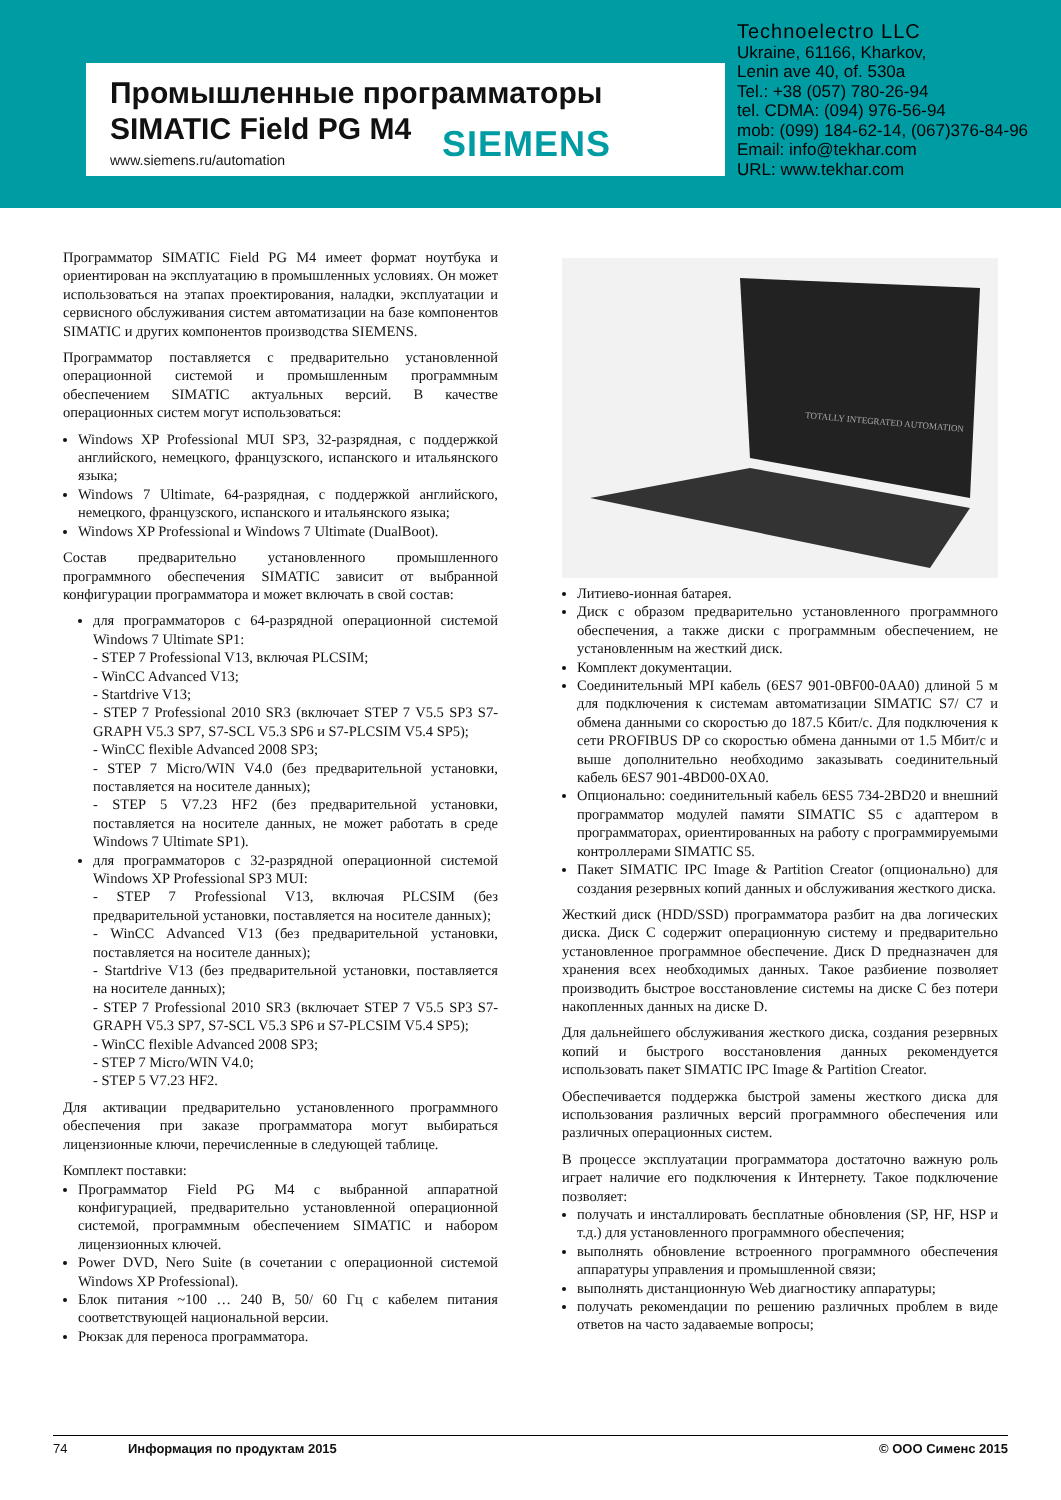Промышленные программаторы
SIMATIC Field PG M4
www.siemens.ru/automation
SIEMENS
Technoelectro LLC
Ukraine, 61166, Kharkov,
Lenin ave 40, of. 530a
Tel.: +38 (057) 780-26-94
tel. CDMA: (094) 976-56-94
mob: (099) 184-62-14, (067)376-84-96
Email: info@tekhar.com
URL: www.tekhar.com
Программатор SIMATIC Field PG M4 имеет формат ноутбука и ориентирован на эксплуатацию в промышленных условиях. Он может использоваться на этапах проектирования, наладки, эксплуатации и сервисного обслуживания систем автоматизации на базе компонентов SIMATIC и других компонентов производства SIEMENS.
Программатор поставляется с предварительно установленной операционной системой и промышленным программным обеспечением SIMATIC актуальных версий. В качестве операционных систем могут использоваться:
Windows XP Professional MUI SP3, 32-разрядная, с поддержкой английского, немецкого, французского, испанского и итальянского языка;
Windows 7 Ultimate, 64-разрядная, с поддержкой английского, немецкого, французского, испанского и итальянского языка;
Windows XP Professional и Windows 7 Ultimate (DualBoot).
Состав предварительно установленного промышленного программного обеспечения SIMATIC зависит от выбранной конфигурации программатора и может включать в свой состав:
для программаторов с 64-разрядной операционной системой Windows 7 Ultimate SP1:
- STEP 7 Professional V13, включая PLCSIM;
- WinCC Advanced V13;
- Startdrive V13;
- STEP 7 Professional 2010 SR3 (включает STEP 7 V5.5 SP3 S7-GRAPH V5.3 SP7, S7-SCL V5.3 SP6 и S7-PLCSIM V5.4 SP5);
- WinCC flexible Advanced 2008 SP3;
- STEP 7 Micro/WIN V4.0 (без предварительной установки, поставляется на носителе данных);
- STEP 5 V7.23 HF2 (без предварительной установки, поставляется на носителе данных, не может работать в среде Windows 7 Ultimate SP1).
для программаторов с 32-разрядной операционной системой Windows XP Professional SP3 MUI:
- STEP 7 Professional V13, включая PLCSIM (без предварительной установки, поставляется на носителе данных);
- WinCC Advanced V13 (без предварительной установки, поставляется на носителе данных);
- Startdrive V13 (без предварительной установки, поставляется на носителе данных);
- STEP 7 Professional 2010 SR3 (включает STEP 7 V5.5 SP3 S7-GRAPH V5.3 SP7, S7-SCL V5.3 SP6 и S7-PLCSIM V5.4 SP5);
- WinCC flexible Advanced 2008 SP3;
- STEP 7 Micro/WIN V4.0;
- STEP 5 V7.23 HF2.
Для активации предварительно установленного программного обеспечения при заказе программатора могут выбираться лицензионные ключи, перечисленные в следующей таблице.
Комплект поставки:
Программатор Field PG M4 с выбранной аппаратной конфигурацией, предварительно установленной операционной системой, программным обеспечением SIMATIC и набором лицензионных ключей.
Power DVD, Nero Suite (в сочетании с операционной системой Windows XP Professional).
Блок питания ~100 … 240 В, 50/ 60 Гц с кабелем питания соответствующей национальной версии.
Рюкзак для переноса программатора.
TOTALLY INTEGRATED AUTOMATION
Литиево-ионная батарея.
Диск с образом предварительно установленного программного обеспечения, а также диски с программным обеспечением, не установленным на жесткий диск.
Комплект документации.
Соединительный MPI кабель (6ES7 901-0BF00-0AA0) длиной 5 м для подключения к системам автоматизации SIMATIC S7/ C7 и обмена данными со скоростью до 187.5 Кбит/с. Для подключения к сети PROFIBUS DP со скоростью обмена данными от 1.5 Мбит/с и выше дополнительно необходимо заказывать соединительный кабель 6ES7 901-4BD00-0XA0.
Опционально: соединительный кабель 6ES5 734-2BD20 и внешний программатор модулей памяти SIMATIC S5 с адаптером в программаторах, ориентированных на работу с программируемыми контроллерами SIMATIC S5.
Пакет SIMATIC IPC Image & Partition Creator (опционально) для создания резервных копий данных и обслуживания жесткого диска.
Жесткий диск (HDD/SSD) программатора разбит на два логических диска. Диск C содержит операционную систему и предварительно установленное программное обеспечение. Диск D предназначен для хранения всех необходимых данных. Такое разбиение позволяет производить быстрое восстановление системы на диске C без потери накопленных данных на диске D.
Для дальнейшего обслуживания жесткого диска, создания резервных копий и быстрого восстановления данных рекомендуется использовать пакет SIMATIC IPC Image & Partition Creator.
Обеспечивается поддержка быстрой замены жесткого диска для использования различных версий программного обеспечения или различных операционных систем.
В процессе эксплуатации программатора достаточно важную роль играет наличие его подключения к Интернету. Такое подключение позволяет:
получать и инсталлировать бесплатные обновления (SP, HF, HSP и т.д.) для установленного программного обеспечения;
выполнять обновление встроенного программного обеспечения аппаратуры управления и промышленной связи;
выполнять дистанционную Web диагностику аппаратуры;
получать рекомендации по решению различных проблем в виде ответов на часто задаваемые вопросы;
74 Информация по продуктам 2015 © ООО Сименс 2015